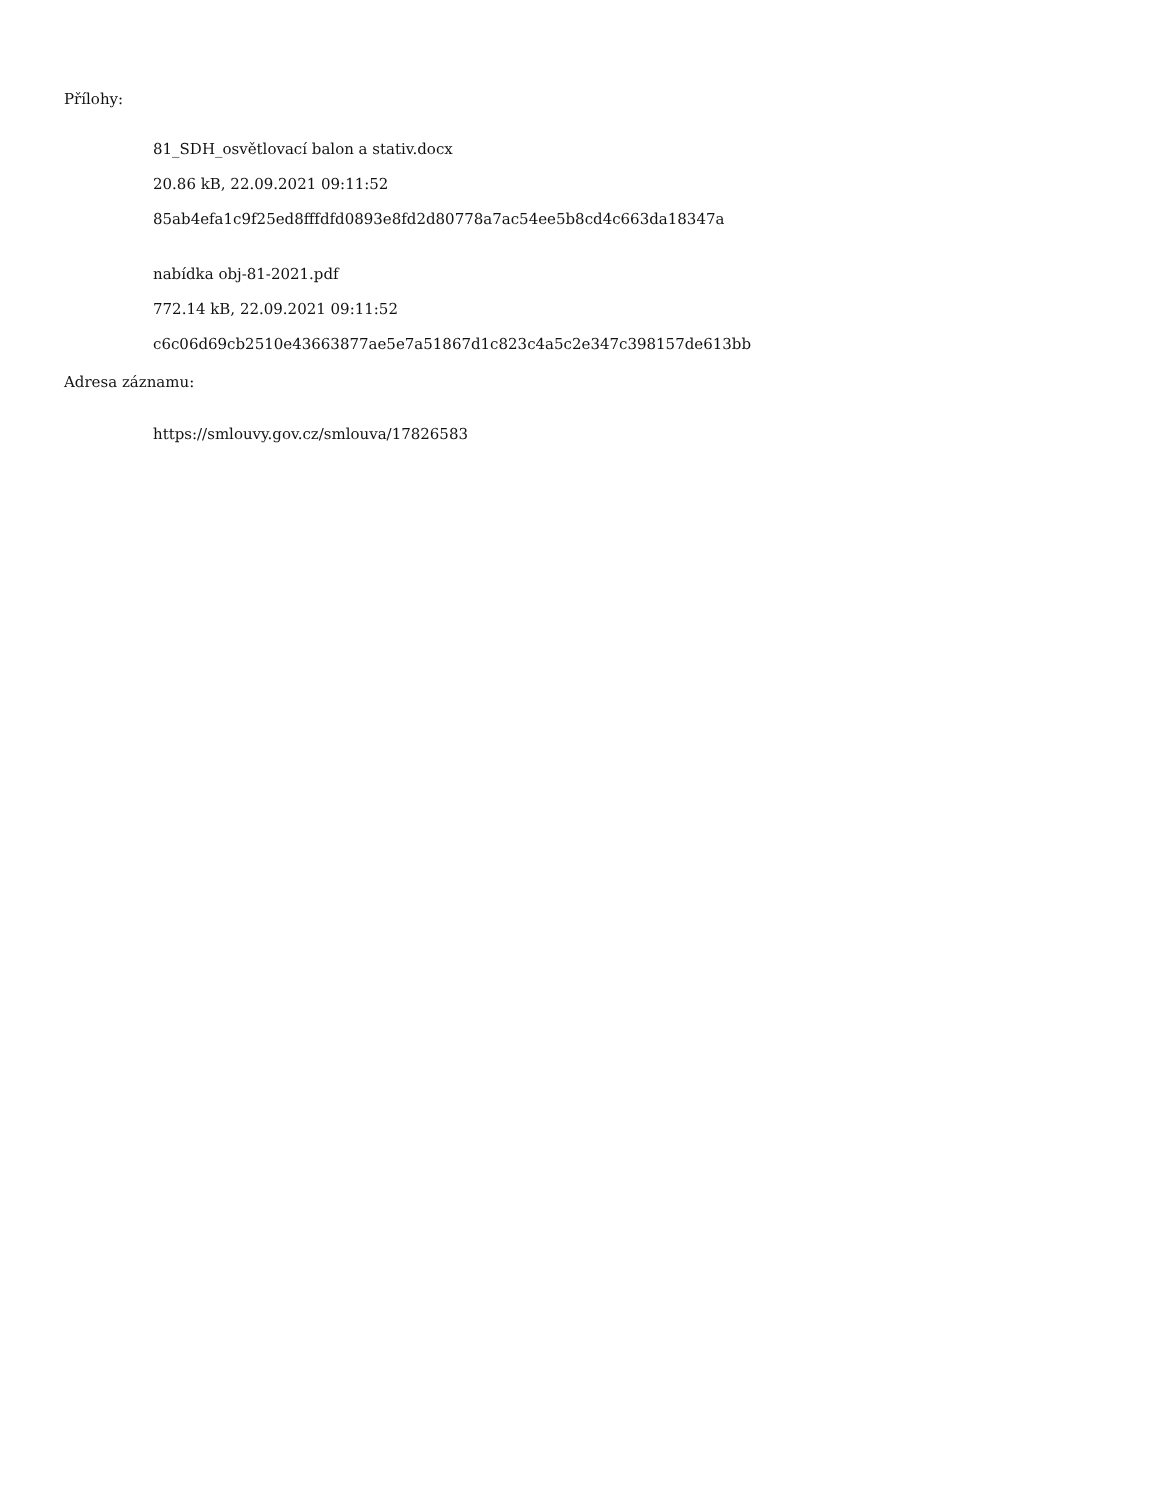Přílohy:
81_SDH_osvětlovací balon a stativ.docx
20.86 kB, 22.09.2021 09:11:52
85ab4efa1c9f25ed8fffdfd0893e8fd2d80778a7ac54ee5b8cd4c663da18347a
nabídka obj-81-2021.pdf
772.14 kB, 22.09.2021 09:11:52
c6c06d69cb2510e43663877ae5e7a51867d1c823c4a5c2e347c398157de613bb
Adresa záznamu:
https://smlouvy.gov.cz/smlouva/17826583